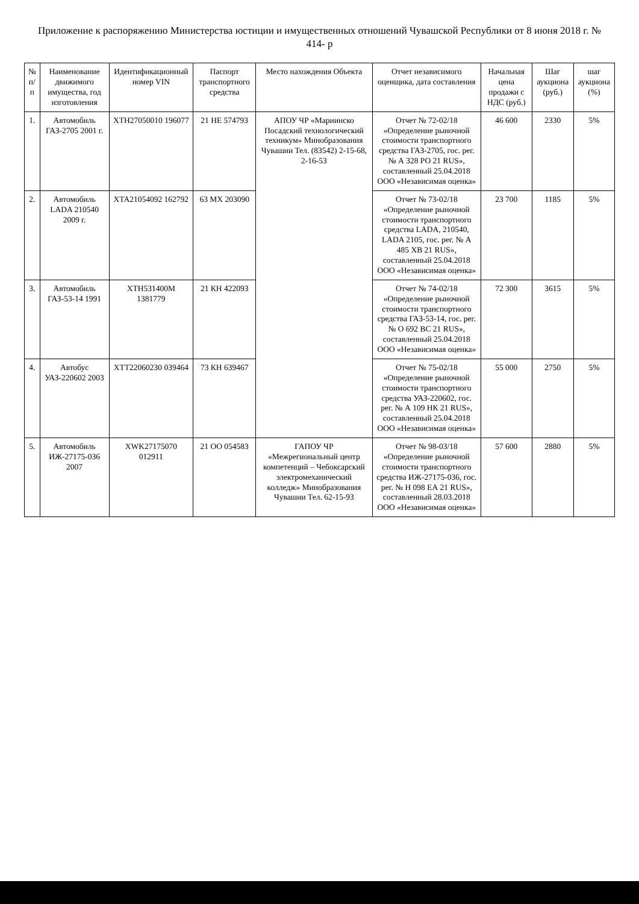Приложение к распоряжению Министерства юстиции и имущественных отношений Чувашской Республики от 8 июня 2018 г. № 414- р
| № п/п | Наименование движимого имущества, год изготовления | Идентификационный номер VIN | Паспорт транспортного средства | Место нахождения Объекта | Отчет независимого оценщика, дата составления | Начальная цена продажи с НДС (руб.) | Шаг аукциона (руб.) | шаг аукциона (%) |
| --- | --- | --- | --- | --- | --- | --- | --- | --- |
| 1. | Автомобиль ГАЗ-2705 2001 г. | XTH27050010 196077 | 21 НЕ 574793 | АПОУ ЧР «Мариинско Посадский технологический техникум» Минобразования Чувашии Тел. (83542) 2-15-68, 2-16-53 | Отчет № 72-02/18 «Определение рыночной стоимости транспортного средства ГАЗ-2705, гос. рег. № А 328 РО 21 RUS», составленный 25.04.2018 ООО «Независимая оценка» | 46 600 | 2330 | 5% |
| 2. | Автомобиль LADA 210540 2009 г. | XTA21054092 162792 | 63 МХ 203090 | | Отчет № 73-02/18 «Определение рыночной стоимости транспортного средства LADA, 210540, LADA 2105, гос. рег. № А 485 ХВ 21 RUS», составленный 25.04.2018 ООО «Независимая оценка» | 23 700 | 1185 | 5% |
| 3. | Автомобиль ГАЗ-53-14 1991 | XTH531400M 1381779 | 21 КН 422093 | | Отчет № 74-02/18 «Определение рыночной стоимости транспортного средства ГАЗ-53-14, гос. рег. № О 692 ВС 21 RUS», составленный 25.04.2018 ООО «Независимая оценка» | 72 300 | 3615 | 5% |
| 4. | Автобус УАЗ-220602 2003 | XTT22060230 039464 | 73 КН 639467 | | Отчет № 75-02/18 «Определение рыночной стоимости транспортного средства УАЗ-220602, гос. рег. № А 109 НК 21 RUS», составленный 25.04.2018 ООО «Независимая оценка» | 55 000 | 2750 | 5% |
| 5. | Автомобиль ИЖ-27175-036 2007 | XWK27175070 012911 | 21 ОО 054583 | ГАПОУ ЧР «Межрегиональный центр компетенций – Чебоксарский электромеханический колледж» Минобразования Чувашии Тел. 62-15-93 | Отчет № 98-03/18 «Определение рыночной стоимости транспортного средства ИЖ-27175-036, гос. рег. № Н 098 ЕА 21 RUS», составленный 28.03.2018 ООО «Независимая оценка» | 57 600 | 2880 | 5% |